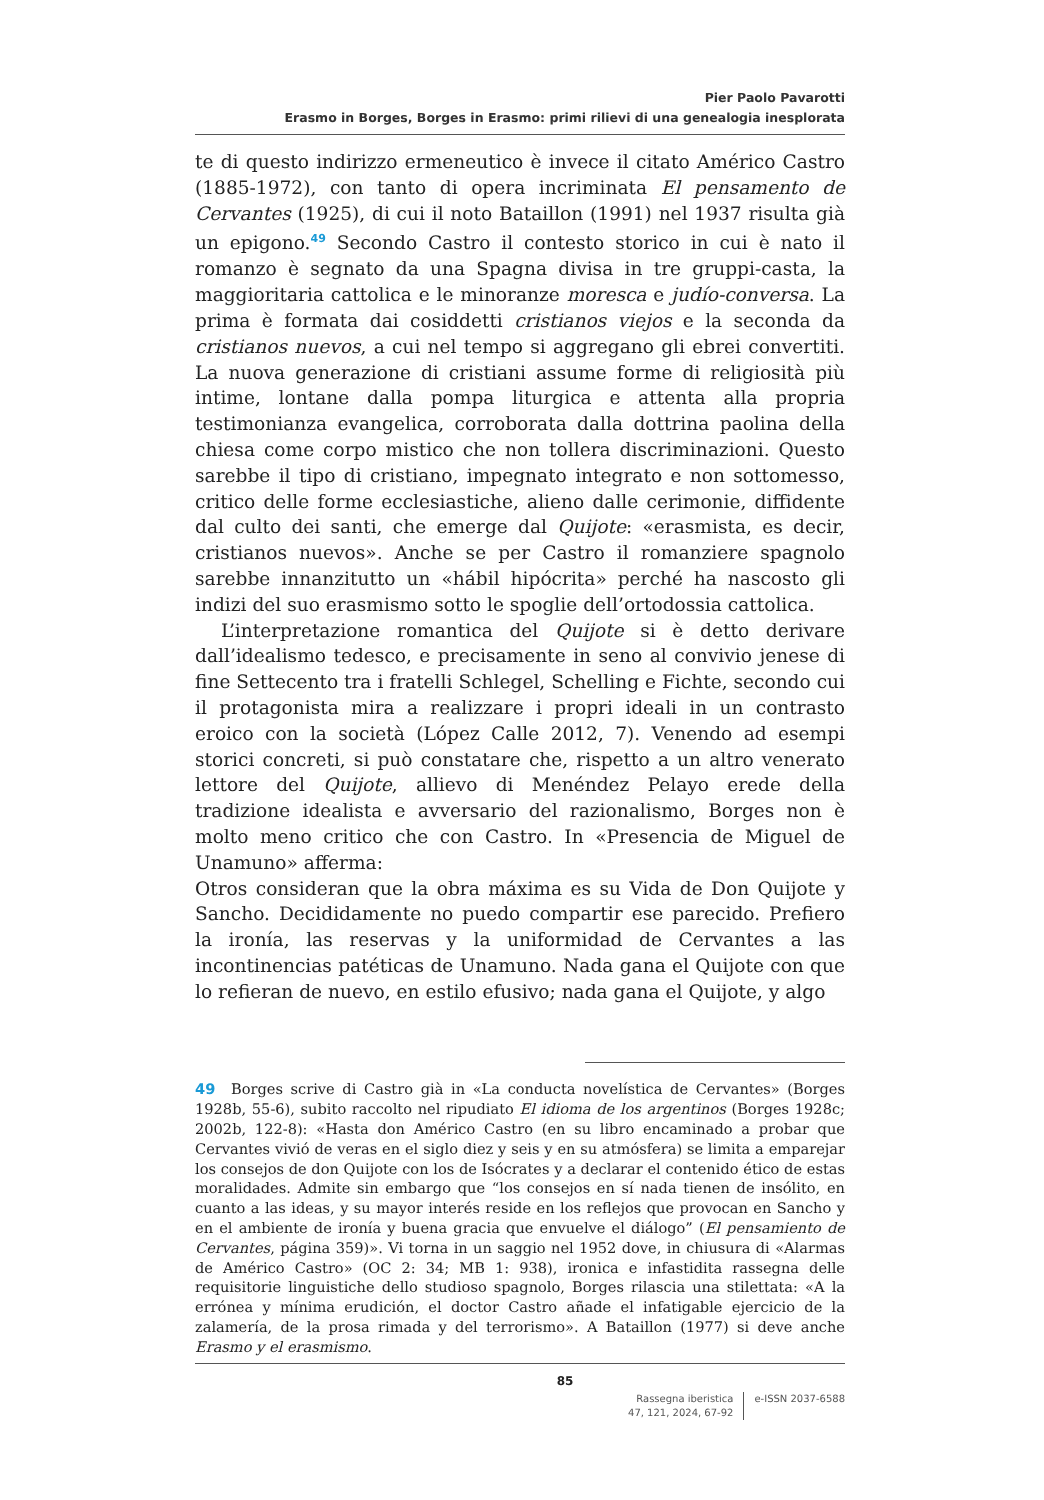Pier Paolo Pavarotti
Erasmo in Borges, Borges in Erasmo: primi rilievi di una genealogia inesplorata
te di questo indirizzo ermeneutico è invece il citato Américo Castro (1885-1972), con tanto di opera incriminata El pensamento de Cervantes (1925), di cui il noto Bataillon (1991) nel 1937 risulta già un epigono.<sup>49</sup> Secondo Castro il contesto storico in cui è nato il romanzo è segnato da una Spagna divisa in tre gruppi-casta, la maggioritaria cattolica e le minoranze moresca e judío-conversa. La prima è formata dai cosiddetti cristianos viejos e la seconda da cristianos nuevos, a cui nel tempo si aggregano gli ebrei convertiti. La nuova generazione di cristiani assume forme di religiosità più intime, lontane dalla pompa liturgica e attenta alla propria testimonianza evangelica, corroborata dalla dottrina paolina della chiesa come corpo mistico che non tollera discriminazioni. Questo sarebbe il tipo di cristiano, impegnato integrato e non sottomesso, critico delle forme ecclesiastiche, alieno dalle cerimonie, diffidente dal culto dei santi, che emerge dal Quijote: «erasmista, es decir, cristianos nuevos». Anche se per Castro il romanziere spagnolo sarebbe innanzitutto un «hábil hipócrita» perché ha nascosto gli indizi del suo erasmismo sotto le spoglie dell’ortodossia cattolica.
L’interpretazione romantica del Quijote si è detto derivare dall’idealismo tedesco, e precisamente in seno al convivio jenese di fine Settecento tra i fratelli Schlegel, Schelling e Fichte, secondo cui il protagonista mira a realizzare i propri ideali in un contrasto eroico con la società (López Calle 2012, 7). Venendo ad esempi storici concreti, si può constatare che, rispetto a un altro venerato lettore del Quijote, allievo di Menéndez Pelayo erede della tradizione idealista e avversario del razionalismo, Borges non è molto meno critico che con Castro. In «Presencia de Miguel de Unamuno» afferma:
Otros consideran que la obra máxima es su Vida de Don Quijote y Sancho. Decididamente no puedo compartir ese parecido. Prefiero la ironía, las reservas y la uniformidad de Cervantes a las incontinencias patéticas de Unamuno. Nada gana el Quijote con que lo refieran de nuevo, en estilo efusivo; nada gana el Quijote, y algo
49 Borges scrive di Castro già in «La conducta novelística de Cervantes» (Borges 1928b, 55-6), subito raccolto nel ripudiato El idioma de los argentinos (Borges 1928c; 2002b, 122-8): «Hasta don Américo Castro (en su libro encaminado a probar que Cervantes vivió de veras en el siglo diez y seis y en su atmósfera) se limita a emparejar los consejos de don Quijote con los de Isócrates y a declarar el contenido ético de estas moralidades. Admite sin embargo que “los consejos en sí nada tienen de insólito, en cuanto a las ideas, y su mayor interés reside en los reflejos que provocan en Sancho y en el ambiente de ironía y buena gracia que envuelve el diálogo” (El pensamiento de Cervantes, página 359)». Vi torna in un saggio nel 1952 dove, in chiusura di «Alarmas de Américo Castro» (OC 2: 34; MB 1: 938), ironica e infastidita rassegna delle requisitorie linguistiche dello studioso spagnolo, Borges rilascia una stilettata: «A la errónea y mínima erudición, el doctor Castro añade el infatigable ejercicio de la zalamería, de la prosa rimada y del terrorismo». A Bataillon (1977) si deve anche Erasmo y el erasmismo.
85
Rassegna iberistica
47, 121, 2024, 67-92
e-ISSN 2037-6588